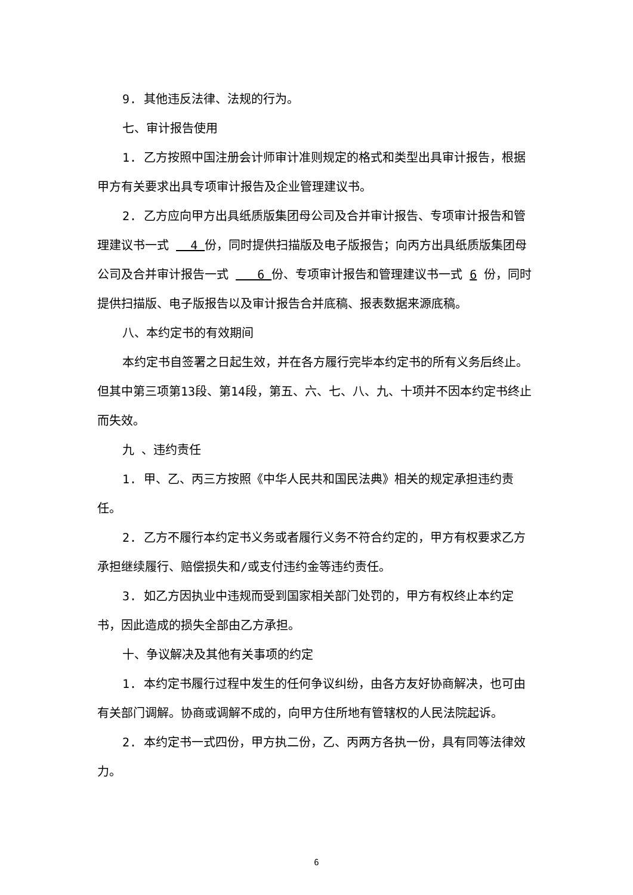9. 其他违反法律、法规的行为。
七、审计报告使用
1. 乙方按照中国注册会计师审计准则规定的格式和类型出具审计报告，根据甲方有关要求出具专项审计报告及企业管理建议书。
2. 乙方应向甲方出具纸质版集团母公司及合并审计报告、专项审计报告和管理建议书一式 4 份，同时提供扫描版及电子版报告；向丙方出具纸质版集团母公司及合并审计报告一式 6 份、专项审计报告和管理建议书一式 6 份，同时提供扫描版、电子版报告以及审计报告合并底稿、报表数据来源底稿。
八、本约定书的有效期间
本约定书自签署之日起生效，并在各方履行完毕本约定书的所有义务后终止。但其中第三项第13段、第14段，第五、六、七、八、九、十项并不因本约定书终止而失效。
九 、违约责任
1. 甲、乙、丙三方按照《中华人民共和国民法典》相关的规定承担违约责任。
2. 乙方不履行本约定书义务或者履行义务不符合约定的，甲方有权要求乙方承担继续履行、赔偿损失和/或支付违约金等违约责任。
3. 如乙方因执业中违规而受到国家相关部门处罚的，甲方有权终止本约定书，因此造成的损失全部由乙方承担。
十、争议解决及其他有关事项的约定
1. 本约定书履行过程中发生的任何争议纠纷，由各方友好协商解决，也可由有关部门调解。协商或调解不成的，向甲方住所地有管辖权的人民法院起诉。
2. 本约定书一式四份，甲方执二份，乙、丙两方各执一份，具有同等法律效力。
6